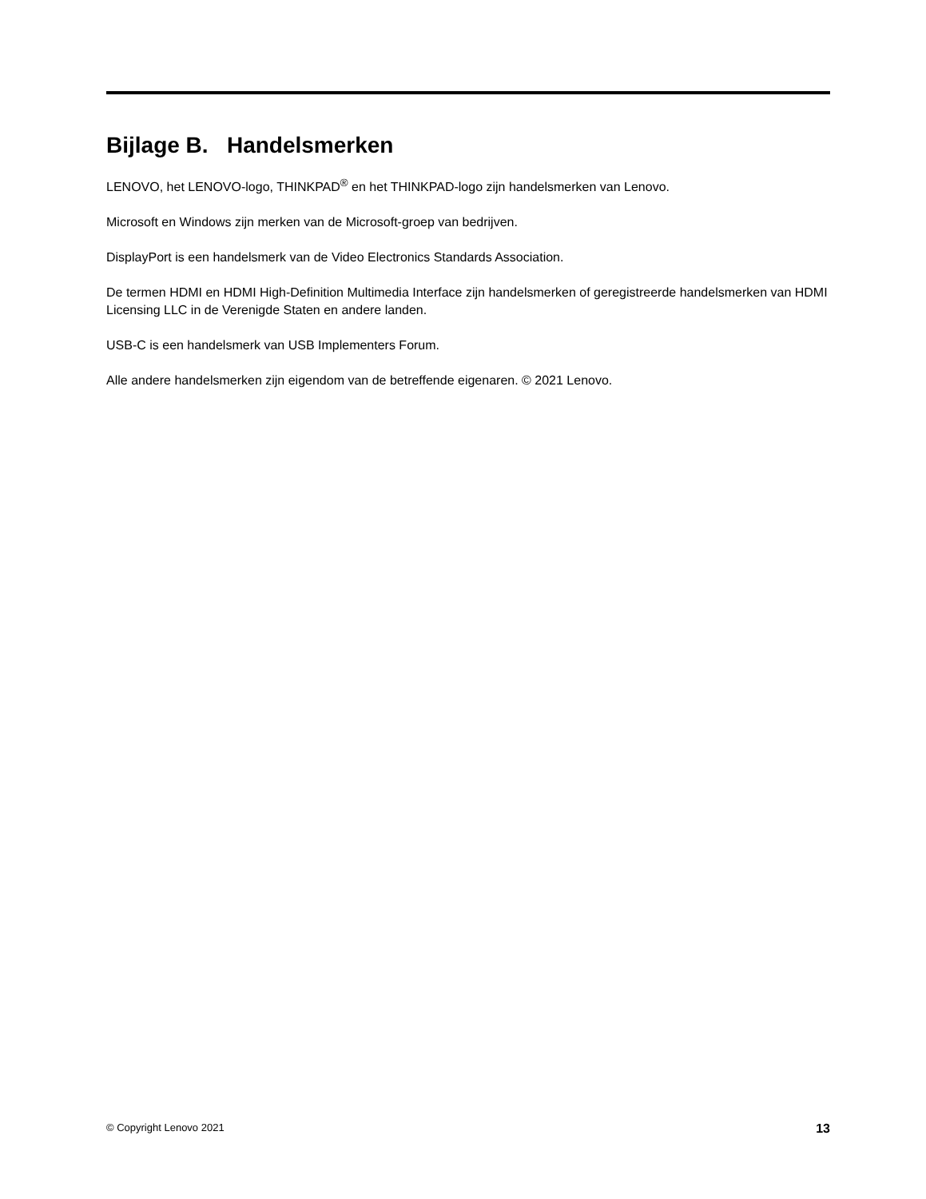Bijlage B. Handelsmerken
LENOVO, het LENOVO-logo, THINKPAD<sup>®</sup> en het THINKPAD-logo zijn handelsmerken van Lenovo.
Microsoft en Windows zijn merken van de Microsoft-groep van bedrijven.
DisplayPort is een handelsmerk van de Video Electronics Standards Association.
De termen HDMI en HDMI High-Definition Multimedia Interface zijn handelsmerken of geregistreerde handelsmerken van HDMI Licensing LLC in de Verenigde Staten en andere landen.
USB-C is een handelsmerk van USB Implementers Forum.
Alle andere handelsmerken zijn eigendom van de betreffende eigenaren. © 2021 Lenovo.
© Copyright Lenovo 2021 13